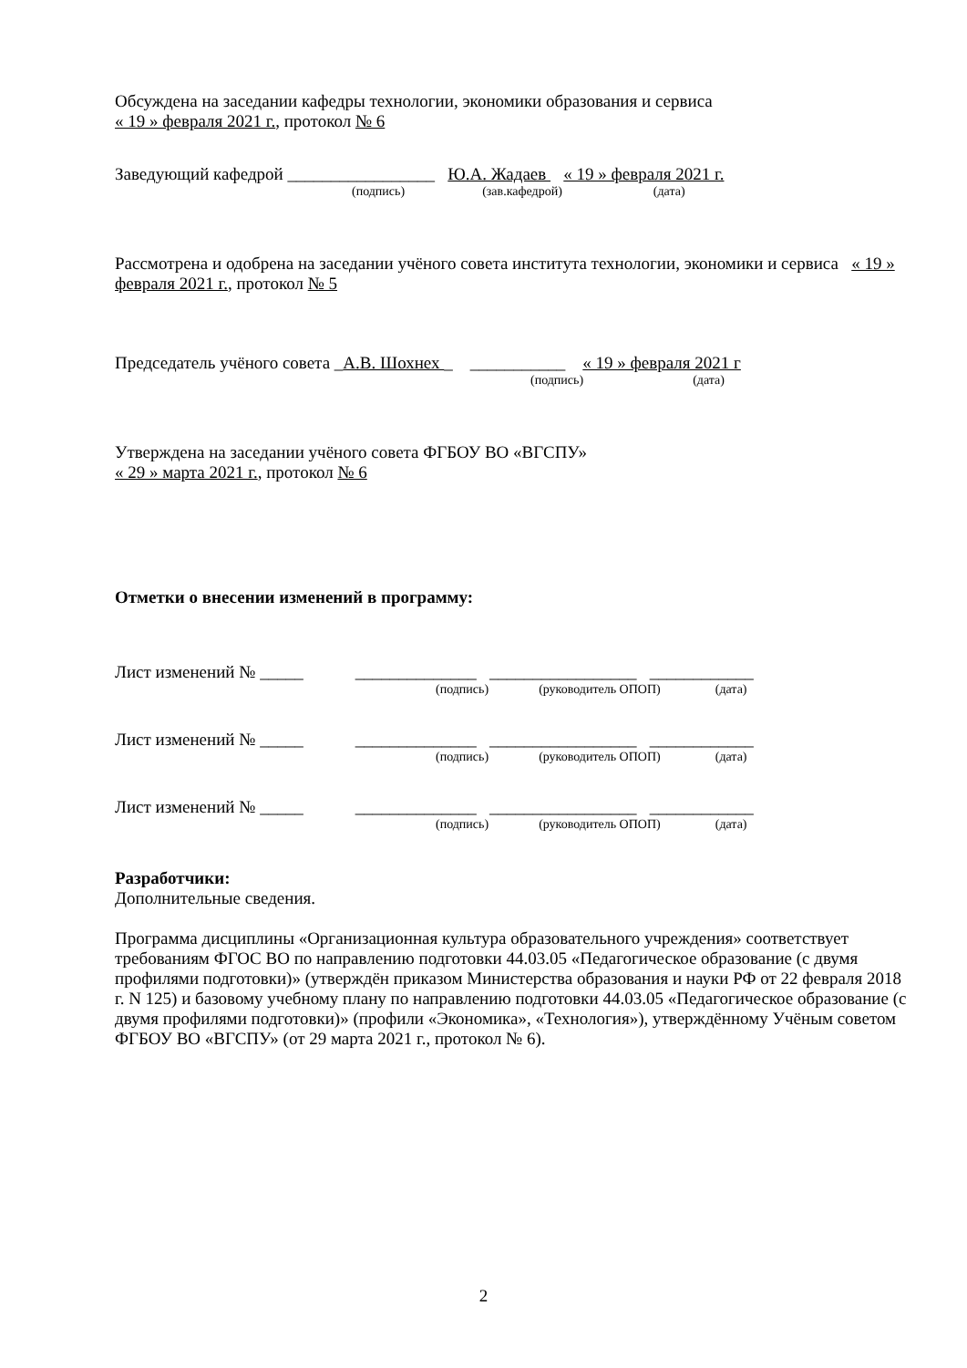Обсуждена на заседании кафедры технологии, экономики образования и сервиса
« 19 » февраля 2021 г., протокол № 6
Заведующий кафедрой _________________ Ю.А. Жадаев « 19 » февраля 2021 г.
(подпись) (зав.кафедрой) (дата)
Рассмотрена и одобрена на заседании учёного совета института технологии, экономики и сервиса « 19 » февраля 2021 г., протокол № 5
Председатель учёного совета _А.В. Шохнех _ ___________ « 19 » февраля 2021 г
(подпись) (дата)
Утверждена на заседании учёного совета ФГБОУ ВО «ВГСПУ»
« 29 » марта 2021 г., протокол № 6
Отметки о внесении изменений в программу:
Лист изменений № _____ ______________ _________________ ____________
(подпись) (руководитель ОПОП) (дата)
Лист изменений № _____ ______________ _________________ ____________
(подпись) (руководитель ОПОП) (дата)
Лист изменений № _____ ______________ _________________ ____________
(подпись) (руководитель ОПОП) (дата)
Разработчики:
Дополнительные сведения.
Программа дисциплины «Организационная культура образовательного учреждения» соответствует требованиям ФГОС ВО по направлению подготовки 44.03.05 «Педагогическое образование (с двумя профилями подготовки)» (утверждён приказом Министерства образования и науки РФ от 22 февраля 2018 г. N 125) и базовому учебному плану по направлению подготовки 44.03.05 «Педагогическое образование (с двумя профилями подготовки)» (профили «Экономика», «Технология»), утверждённому Учёным советом ФГБОУ ВО «ВГСПУ» (от 29 марта 2021 г., протокол № 6).
2